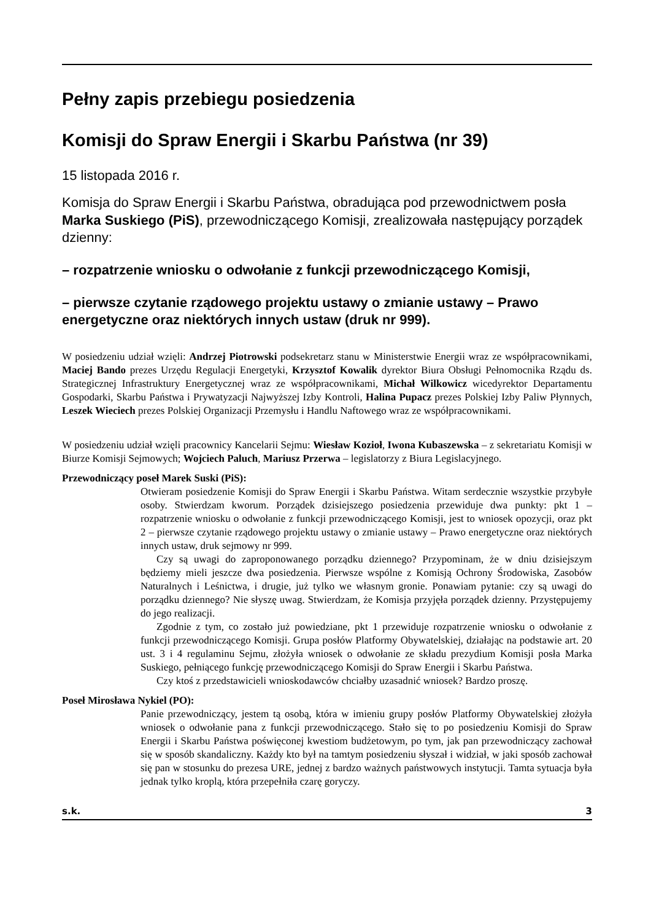Pełny zapis przebiegu posiedzenia
Komisji do Spraw Energii i Skarbu Państwa (nr 39)
15 listopada 2016 r.
Komisja do Spraw Energii i Skarbu Państwa, obradująca pod przewodnictwem posła Marka Suskiego (PiS), przewodniczącego Komisji, zrealizowała następujący porządek dzienny:
– rozpatrzenie wniosku o odwołanie z funkcji przewodniczącego Komisji,
– pierwsze czytanie rządowego projektu ustawy o zmianie ustawy – Prawo energetyczne oraz niektórych innych ustaw (druk nr 999).
W posiedzeniu udział wzięli: Andrzej Piotrowski podsekretarz stanu w Ministerstwie Energii wraz ze współpracownikami, Maciej Bando prezes Urzędu Regulacji Energetyki, Krzysztof Kowalik dyrektor Biura Obsługi Pełnomocnika Rządu ds. Strategicznej Infrastruktury Energetycznej wraz ze współpracownikami, Michał Wilkowicz wicedyrektor Departamentu Gospodarki, Skarbu Państwa i Prywatyzacji Najwyższej Izby Kontroli, Halina Pupacz prezes Polskiej Izby Paliw Płynnych, Leszek Wieciech prezes Polskiej Organizacji Przemysłu i Handlu Naftowego wraz ze współpracownikami.
W posiedzeniu udział wzięli pracownicy Kancelarii Sejmu: Wiesław Kozioł, Iwona Kubaszewska – z sekretariatu Komisji w Biurze Komisji Sejmowych; Wojciech Paluch, Mariusz Przerwa – legislatorzy z Biura Legislacyjnego.
Przewodniczący poseł Marek Suski (PiS):
Otwieram posiedzenie Komisji do Spraw Energii i Skarbu Państwa. Witam serdecznie wszystkie przybyłe osoby. Stwierdzam kworum. Porządek dzisiejszego posiedzenia przewiduje dwa punkty: pkt 1 – rozpatrzenie wniosku o odwołanie z funkcji przewodniczącego Komisji, jest to wniosek opozycji, oraz pkt 2 – pierwsze czytanie rządowego projektu ustawy o zmianie ustawy – Prawo energetyczne oraz niektórych innych ustaw, druk sejmowy nr 999.
Czy są uwagi do zaproponowanego porządku dziennego? Przypominam, że w dniu dzisiejszym będziemy mieli jeszcze dwa posiedzenia. Pierwsze wspólne z Komisją Ochrony Środowiska, Zasobów Naturalnych i Leśnictwa, i drugie, już tylko we własnym gronie. Ponawiam pytanie: czy są uwagi do porządku dziennego? Nie słyszę uwag. Stwierdzam, że Komisja przyjęła porządek dzienny. Przystępujemy do jego realizacji.
Zgodnie z tym, co zostało już powiedziane, pkt 1 przewiduje rozpatrzenie wniosku o odwołanie z funkcji przewodniczącego Komisji. Grupa posłów Platformy Obywatelskiej, działając na podstawie art. 20 ust. 3 i 4 regulaminu Sejmu, złożyła wniosek o odwołanie ze składu prezydium Komisji posła Marka Suskiego, pełniącego funkcję przewodniczącego Komisji do Spraw Energii i Skarbu Państwa.
Czy ktoś z przedstawicieli wnioskodawców chciałby uzasadnić wniosek? Bardzo proszę.
Poseł Mirosława Nykiel (PO):
Panie przewodniczący, jestem tą osobą, która w imieniu grupy posłów Platformy Obywatelskiej złożyła wniosek o odwołanie pana z funkcji przewodniczącego. Stało się to po posiedzeniu Komisji do Spraw Energii i Skarbu Państwa poświęconej kwestiom budżetowym, po tym, jak pan przewodniczący zachował się w sposób skandaliczny. Każdy kto był na tamtym posiedzeniu słyszał i widział, w jaki sposób zachował się pan w stosunku do prezesa URE, jednej z bardzo ważnych państwowych instytucji. Tamta sytuacja była jednak tylko kroplą, która przepełniła czarę goryczy.
s.k. 3